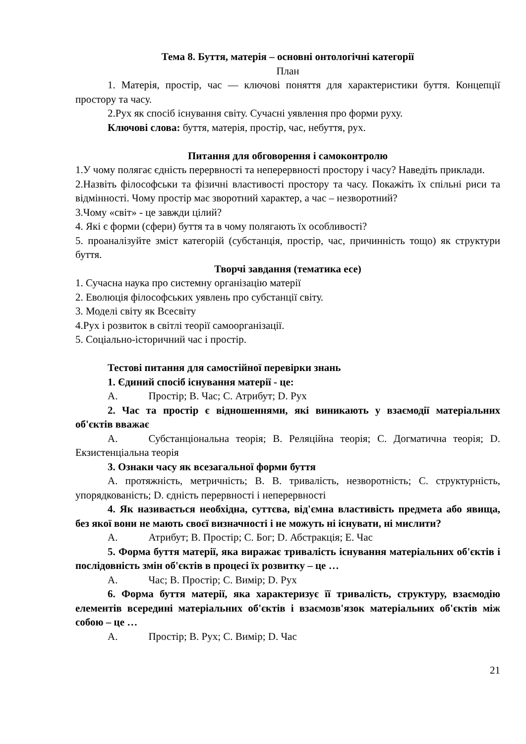Тема 8. Буття, матерія – основні онтологічні категорії
План
1. Матерія, простір, час — ключові поняття для характеристики буття. Концепції простору та часу.
2.Рух як спосіб існування світу. Сучасні уявлення про форми руху.
Ключові слова: буття, матерія, простір, час, небуття, рух.
Питання для обговорення і самоконтролю
1.У чому полягає єдність перервності та неперервності простору і часу? Наведіть приклади.
2.Назвіть філософськи та фізичні властивості простору та часу. Покажіть їх спільні риси та відмінності. Чому простір має зворотний характер, а час – незворотний?
3.Чому «світ» - це завжди цілий?
4. Які є форми (сфери) буття та в чому полягають їх особливості?
5. проаналізуйте зміст категорій (субстанція, простір, час, причинність тощо) як структури буття.
Творчі завдання (тематика есе)
1. Сучасна наука про системну організацію матерії
2. Еволюція філософських уявлень про субстанції світу.
3. Моделі світу як Всесвіту
4.Рух і розвиток в світлі теорії самоорганізації.
5. Соціально-історичний час і простір.
Тестові питання для самостійної перевірки знань
1. Єдиний спосіб існування матерії - це:
A. Простір; B. Час; C. Атрибут; D. Рух
2. Час та простір є відношеннями, які виникають у взаємодії матеріальних об'єктів вважає
A. Субстанціональна теорія; B. Реляційна теорія; C. Догматична теорія; D. Екзистенціальна теорія
3. Ознаки часу як всезагальної форми буття
A. протяжність, метричність; B. B. тривалість, незворотність; C. структурність, упорядкованість; D. єдність перервності і неперервності
4. Як називається необхідна, суттєва, від'ємна властивість предмета або явища, без якої вони не мають своєї визначності і не можуть ні існувати, ні мислити?
A. Атрибут; B. Простір; C. Бог; D. Абстракція; E. Час
5. Форма буття матерії, яка виражає тривалість існування матеріальних об'єктів і послідовність змін об'єктів в процесі їх розвитку – це …
A. Час; B. Простір; C. Вимір; D. Рух
6. Форма буття матерії, яка характеризує її тривалість, структуру, взаємодію елементів всередині матеріальних об'єктів і взаємозв'язок матеріальних об'єктів між собою – це …
A. Простір; B. Рух; C. Вимір; D. Час
21